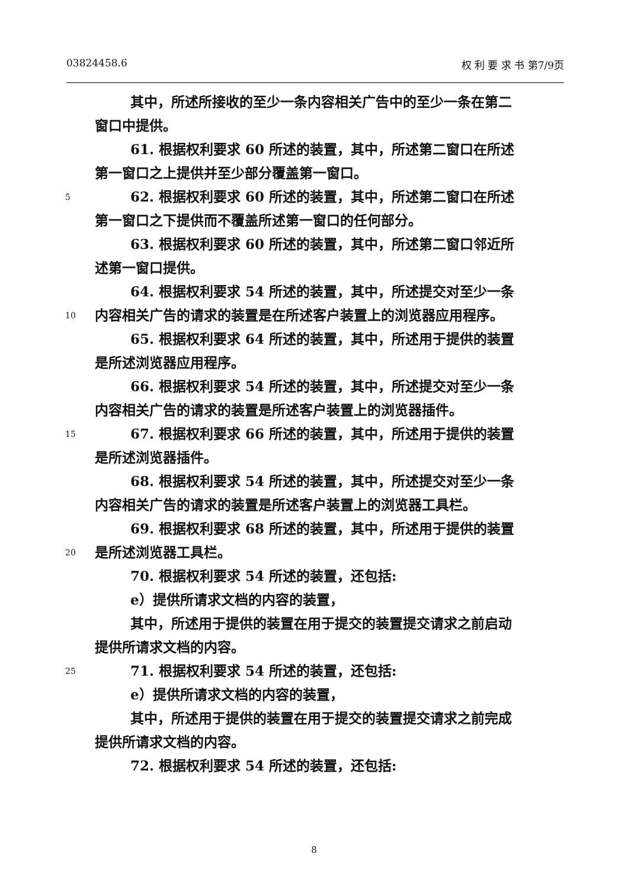03824458.6 权 利 要 求 书 第7/9页
其中，所述所接收的至少一条内容相关广告中的至少一条在第二
窗口中提供。
61. 根据权利要求 60 所述的装置，其中，所述第二窗口在所述
第一窗口之上提供并至少部分覆盖第一窗口。
5 62. 根据权利要求 60 所述的装置，其中，所述第二窗口在所述
第一窗口之下提供而不覆盖所述第一窗口的任何部分。
63. 根据权利要求 60 所述的装置，其中，所述第二窗口邻近所
述第一窗口提供。
64. 根据权利要求 54 所述的装置，其中，所述提交对至少一条
10 内容相关广告的请求的装置是在所述客户装置上的浏览器应用程序。
65. 根据权利要求 64 所述的装置，其中，所述用于提供的装置
是所述浏览器应用程序。
66. 根据权利要求 54 所述的装置，其中，所述提交对至少一条
内容相关广告的请求的装置是所述客户装置上的浏览器插件。
15 67. 根据权利要求 66 所述的装置，其中，所述用于提供的装置
是所述浏览器插件。
68. 根据权利要求 54 所述的装置，其中，所述提交对至少一条
内容相关广告的请求的装置是所述客户装置上的浏览器工具栏。
69. 根据权利要求 68 所述的装置，其中，所述用于提供的装置
20 是所述浏览器工具栏。
70. 根据权利要求 54 所述的装置，还包括:
e）提供所请求文档的内容的装置，
其中，所述用于提供的装置在用于提交的装置提交请求之前启动
提供所请求文档的内容。
25 71. 根据权利要求 54 所述的装置，还包括:
e）提供所请求文档的内容的装置，
其中，所述用于提供的装置在用于提交的装置提交请求之前完成
提供所请求文档的内容。
72. 根据权利要求 54 所述的装置，还包括:
8